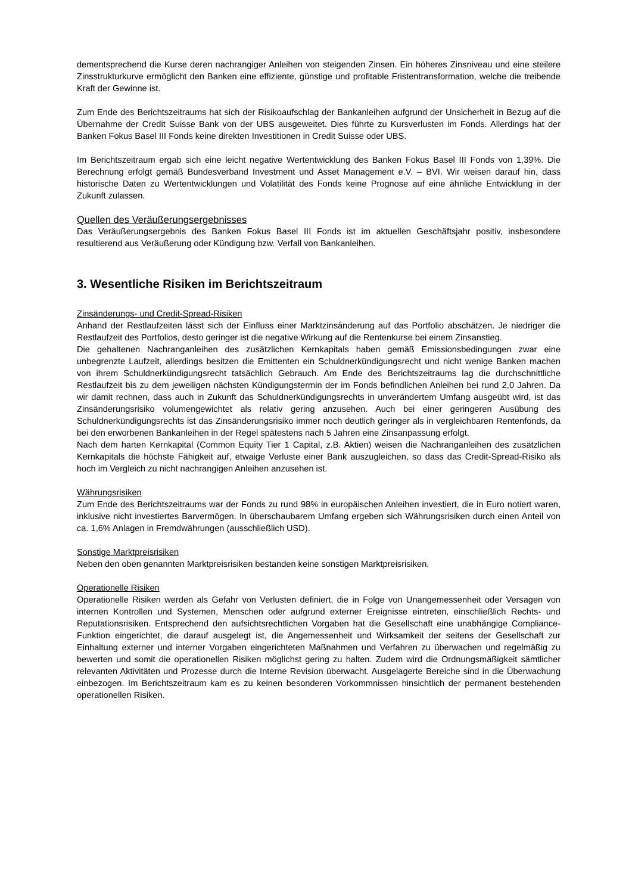dementsprechend die Kurse deren nachrangiger Anleihen von steigenden Zinsen. Ein höheres Zinsniveau und eine steilere Zinsstrukturkurve ermöglicht den Banken eine effiziente, günstige und profitable Fristentransformation, welche die treibende Kraft der Gewinne ist.
Zum Ende des Berichtszeitraums hat sich der Risikoaufschlag der Bankanleihen aufgrund der Unsicherheit in Bezug auf die Übernahme der Credit Suisse Bank von der UBS ausgeweitet. Dies führte zu Kursverlusten im Fonds. Allerdings hat der Banken Fokus Basel III Fonds keine direkten Investitionen in Credit Suisse oder UBS.
Im Berichtszeitraum ergab sich eine leicht negative Wertentwicklung des Banken Fokus Basel III Fonds von 1,39%. Die Berechnung erfolgt gemäß Bundesverband Investment und Asset Management e.V. – BVI. Wir weisen darauf hin, dass historische Daten zu Wertentwicklungen und Volatilität des Fonds keine Prognose auf eine ähnliche Entwicklung in der Zukunft zulassen.
Quellen des Veräußerungsergebnisses
Das Veräußerungsergebnis des Banken Fokus Basel III Fonds ist im aktuellen Geschäftsjahr positiv, insbesondere resultierend aus Veräußerung oder Kündigung bzw. Verfall von Bankanleihen.
3. Wesentliche Risiken im Berichtszeitraum
Zinsänderungs- und Credit-Spread-Risiken
Anhand der Restlaufzeiten lässt sich der Einfluss einer Marktzinsänderung auf das Portfolio abschätzen. Je niedriger die Restlaufzeit des Portfolios, desto geringer ist die negative Wirkung auf die Rentenkurse bei einem Zinsanstieg.
Die gehaltenen Nachranganleihen des zusätzlichen Kernkapitals haben gemäß Emissionsbedingungen zwar eine unbegrenzte Laufzeit, allerdings besitzen die Emittenten ein Schuldnerkündigungsrecht und nicht wenige Banken machen von ihrem Schuldnerkündigungsrecht tatsächlich Gebrauch. Am Ende des Berichtszeitraums lag die durchschnittliche Restlaufzeit bis zu dem jeweiligen nächsten Kündigungstermin der im Fonds befindlichen Anleihen bei rund 2,0 Jahren. Da wir damit rechnen, dass auch in Zukunft das Schuldnerkündigungsrechts in unverändertem Umfang ausgeübt wird, ist das Zinsänderungsrisiko volumengewichtet als relativ gering anzusehen. Auch bei einer geringeren Ausübung des Schuldnerkündigungsrechts ist das Zinsänderungsrisiko immer noch deutlich geringer als in vergleichbaren Rentenfonds, da bei den erworbenen Bankanleihen in der Regel spätestens nach 5 Jahren eine Zinsanpassung erfolgt.
Nach dem harten Kernkapital (Common Equity Tier 1 Capital, z.B. Aktien) weisen die Nachranganleihen des zusätzlichen Kernkapitals die höchste Fähigkeit auf, etwaige Verluste einer Bank auszugleichen, so dass das Credit-Spread-Risiko als hoch im Vergleich zu nicht nachrangigen Anleihen anzusehen ist.
Währungsrisiken
Zum Ende des Berichtszeitraums war der Fonds zu rund 98% in europäischen Anleihen investiert, die in Euro notiert waren, inklusive nicht investiertes Barvermögen. In überschaubarem Umfang ergeben sich Währungsrisiken durch einen Anteil von ca. 1,6% Anlagen in Fremdwährungen (ausschließlich USD).
Sonstige Marktpreisrisiken
Neben den oben genannten Marktpreisrisiken bestanden keine sonstigen Marktpreisrisiken.
Operationelle Risiken
Operationelle Risiken werden als Gefahr von Verlusten definiert, die in Folge von Unangemessenheit oder Versagen von internen Kontrollen und Systemen, Menschen oder aufgrund externer Ereignisse eintreten, einschließlich Rechts- und Reputationsrisiken. Entsprechend den aufsichtsrechtlichen Vorgaben hat die Gesellschaft eine unabhängige Compliance-Funktion eingerichtet, die darauf ausgelegt ist, die Angemessenheit und Wirksamkeit der seitens der Gesellschaft zur Einhaltung externer und interner Vorgaben eingerichteten Maßnahmen und Verfahren zu überwachen und regelmäßig zu bewerten und somit die operationellen Risiken möglichst gering zu halten. Zudem wird die Ordnungsmäßigkeit sämtlicher relevanten Aktivitäten und Prozesse durch die Interne Revision überwacht. Ausgelagerte Bereiche sind in die Überwachung einbezogen. Im Berichtszeitraum kam es zu keinen besonderen Vorkommnissen hinsichtlich der permanent bestehenden operationellen Risiken.